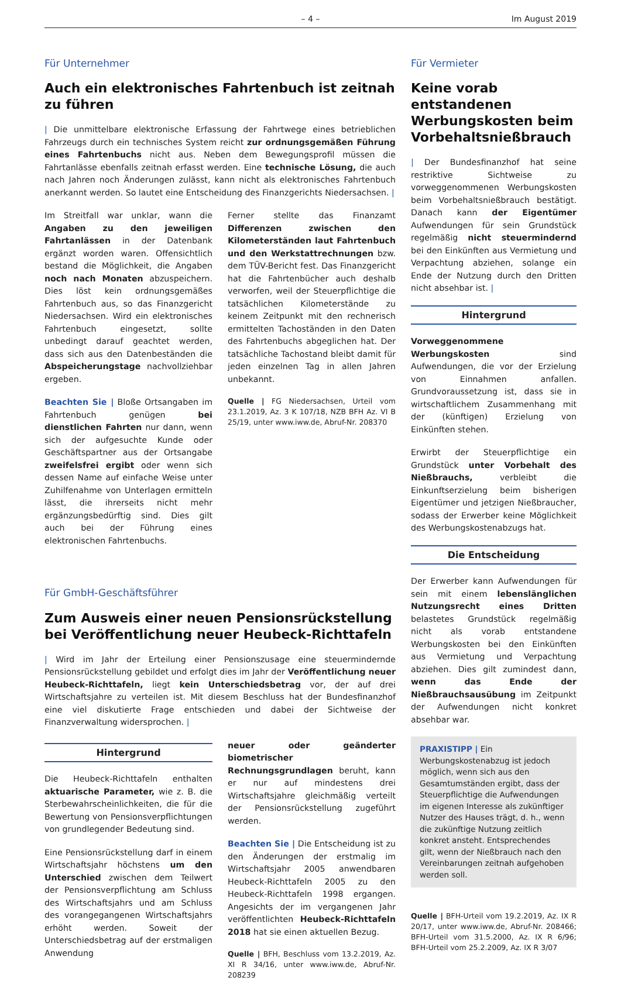– 4 – Im August 2019
Für Unternehmer
Auch ein elektronisches Fahrtenbuch ist zeitnah zu führen
| Die unmittelbare elektronische Erfassung der Fahrtwege eines betrieblichen Fahrzeugs durch ein technisches System reicht zur ordnungsgemäßen Führung eines Fahrtenbuchs nicht aus. Neben dem Bewegungsprofil müssen die Fahrtanlässe ebenfalls zeitnah erfasst werden. Eine technische Lösung, die auch nach Jahren noch Änderungen zulässt, kann nicht als elektronisches Fahrtenbuch anerkannt werden. So lautet eine Entscheidung des Finanzgerichts Niedersachsen. |
Im Streitfall war unklar, wann die Angaben zu den jeweiligen Fahrtanlässen in der Datenbank ergänzt worden waren. Offensichtlich bestand die Möglichkeit, die Angaben noch nach Monaten abzuspeichern. Dies löst kein ordnungsgemäßes Fahrtenbuch aus, so das Finanzgericht Niedersachsen. Wird ein elektronisches Fahrtenbuch eingesetzt, sollte unbedingt darauf geachtet werden, dass sich aus den Datenbeständen die Abspeicherungstage nachvollziehbar ergeben.
Beachten Sie | Bloße Ortsangaben im Fahrtenbuch genügen bei dienstlichen Fahrten nur dann, wenn sich der aufgesuchte Kunde oder Geschäftspartner aus der Ortsangabe zweifelsfrei ergibt oder wenn sich dessen Name auf einfache Weise unter Zuhilfenahme von Unterlagen ermitteln lässt, die ihrerseits nicht mehr ergänzungsbedürftig sind. Dies gilt auch bei der Führung eines elektronischen Fahrtenbuchs.
Ferner stellte das Finanzamt Differenzen zwischen den Kilometerständen laut Fahrtenbuch und den Werkstattrechnungen bzw. dem TÜV-Bericht fest. Das Finanzgericht hat die Fahrtenbücher auch deshalb verworfen, weil der Steuerpflichtige die tatsächlichen Kilometerstände zu keinem Zeitpunkt mit den rechnerisch ermittelten Tachoständen in den Daten des Fahrtenbuchs abgeglichen hat. Der tatsächliche Tachostand bleibt damit für jeden einzelnen Tag in allen Jahren unbekannt.
Quelle | FG Niedersachsen, Urteil vom 23.1.2019, Az. 3 K 107/18, NZB BFH Az. VI B 25/19, unter www.iww.de, Abruf-Nr. 208370
Für GmbH-Geschäftsführer
Zum Ausweis einer neuen Pensionsrückstellung bei Veröffentlichung neuer Heubeck-Richttafeln
| Wird im Jahr der Erteilung einer Pensionszusage eine steuermindernde Pensionsrückstellung gebildet und erfolgt dies im Jahr der Veröffentlichung neuer Heubeck-Richttafeln, liegt kein Unterschiedsbetrag vor, der auf drei Wirtschaftsjahre zu verteilen ist. Mit diesem Beschluss hat der Bundesfinanzhof eine viel diskutierte Frage entschieden und dabei der Sichtweise der Finanzverwaltung widersprochen. |
Hintergrund
Die Heubeck-Richttafeln enthalten aktuarische Parameter, wie z. B. die Sterbewahrscheinlichkeiten, die für die Bewertung von Pensionsverpflichtungen von grundlegender Bedeutung sind.
Eine Pensionsrückstellung darf in einem Wirtschaftsjahr höchstens um den Unterschied zwischen dem Teilwert der Pensionsverpflichtung am Schluss des Wirtschaftsjahrs und am Schluss des vorangegangenen Wirtschaftsjahrs erhöht werden. Soweit der Unterschiedsbetrag auf der erstmaligen Anwendung
neuer oder geänderter biometrischer Rechnungsgrundlagen beruht, kann er nur auf mindestens drei Wirtschaftsjahre gleichmäßig verteilt der Pensionsrückstellung zugeführt werden.
Beachten Sie | Die Entscheidung ist zu den Änderungen der erstmalig im Wirtschaftsjahr 2005 anwendbaren Heubeck-Richttafeln 2005 zu den Heubeck-Richttafeln 1998 ergangen. Angesichts der im vergangenen Jahr veröffentlichten Heubeck-Richttafeln 2018 hat sie einen aktuellen Bezug.
Quelle | BFH, Beschluss vom 13.2.2019, Az. XI R 34/16, unter www.iww.de, Abruf-Nr. 208239
Für Vermieter
Keine vorab entstandenen Werbungskosten beim Vorbehaltsnießbrauch
| Der Bundesfinanzhof hat seine restriktive Sichtweise zu vorweggenommenen Werbungskosten beim Vorbehaltsnießbrauch bestätigt. Danach kann der Eigentümer Aufwendungen für sein Grundstück regelmäßig nicht steuermindernd bei den Einkünften aus Vermietung und Verpachtung abziehen, solange ein Ende der Nutzung durch den Dritten nicht absehbar ist. |
Hintergrund
Vorweggenommene Werbungskosten sind Aufwendungen, die vor der Erzielung von Einnahmen anfallen. Grundvoraussetzung ist, dass sie in wirtschaftlichem Zusammenhang mit der (künftigen) Erzielung von Einkünften stehen.
Erwirbt der Steuerpflichtige ein Grundstück unter Vorbehalt des Nießbrauchs, verbleibt die Einkunftserzielung beim bisherigen Eigentümer und jetzigen Nießbraucher, sodass der Erwerber keine Möglichkeit des Werbungskostenabzugs hat.
Die Entscheidung
Der Erwerber kann Aufwendungen für sein mit einem lebenslänglichen Nutzungsrecht eines Dritten belastetes Grundstück regelmäßig nicht als vorab entstandene Werbungskosten bei den Einkünften aus Vermietung und Verpachtung abziehen. Dies gilt zumindest dann, wenn das Ende der Nießbrauchsausübung im Zeitpunkt der Aufwendungen nicht konkret absehbar war.
PRAXISTIPP | Ein Werbungskostenabzug ist jedoch möglich, wenn sich aus den Gesamtumständen ergibt, dass der Steuerpflichtige die Aufwendungen im eigenen Interesse als zukünftiger Nutzer des Hauses trägt, d. h., wenn die zukünftige Nutzung zeitlich konkret ansteht. Entsprechendes gilt, wenn der Nießbrauch nach den Vereinbarungen zeitnah aufgehoben werden soll.
Quelle | BFH-Urteil vom 19.2.2019, Az. IX R 20/17, unter www.iww.de, Abruf-Nr. 208466; BFH-Urteil vom 31.5.2000, Az. IX R 6/96; BFH-Urteil vom 25.2.2009, Az. IX R 3/07